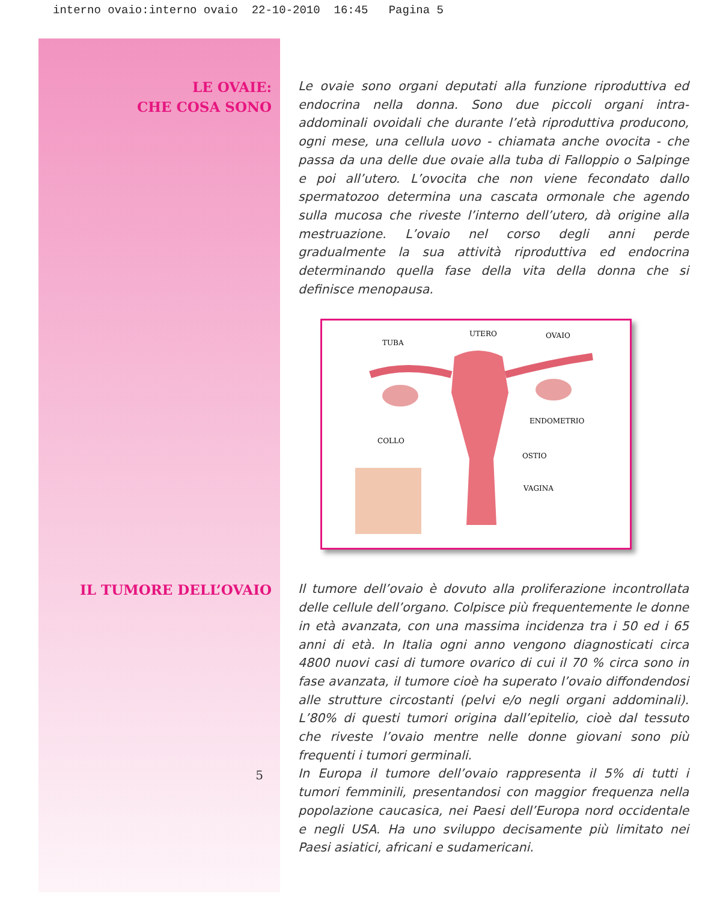interno ovaio:interno ovaio 22-10-2010 16:45 Pagina 5
LE OVAIE:
CHE COSA SONO
Le ovaie sono organi deputati alla funzione riproduttiva ed endocrina nella donna. Sono due piccoli organi intra-addominali ovoidali che durante l’età riproduttiva producono, ogni mese, una cellula uovo - chiamata anche ovocita - che passa da una delle due ovaie alla tuba di Falloppio o Salpinge e poi all’utero. L’ovocita che non viene fecondato dallo spermatozoo determina una cascata ormonale che agendo sulla mucosa che riveste l’interno dell’utero, dà origine alla mestruazione. L’ovaio nel corso degli anni perde gradualmente la sua attività riproduttiva ed endocrina determinando quella fase della vita della donna che si definisce menopausa.
TUBA
UTERO OVAIO
ENDOMETRIO
COLLO
OSTIO
VAGINA
IL TUMORE DELL’OVAIO
5
Il tumore dell’ovaio è dovuto alla proliferazione incontrollata delle cellule dell’organo. Colpisce più frequentemente le donne in età avanzata, con una massima incidenza tra i 50 ed i 65 anni di età. In Italia ogni anno vengono diagnosticati circa 4800 nuovi casi di tumore ovarico di cui il 70 % circa sono in fase avanzata, il tumore cioè ha superato l’ovaio diffondendosi alle strutture circostanti (pelvi e/o negli organi addominali). L’80% di questi tumori origina dall’epitelio, cioè dal tessuto che riveste l’ovaio mentre nelle donne giovani sono più frequenti i tumori germinali.
In Europa il tumore dell’ovaio rappresenta il 5% di tutti i tumori femminili, presentandosi con maggior frequenza nella popolazione caucasica, nei Paesi dell’Europa nord occidentale e negli USA. Ha uno sviluppo decisamente più limitato nei Paesi asiatici, africani e sudamericani.